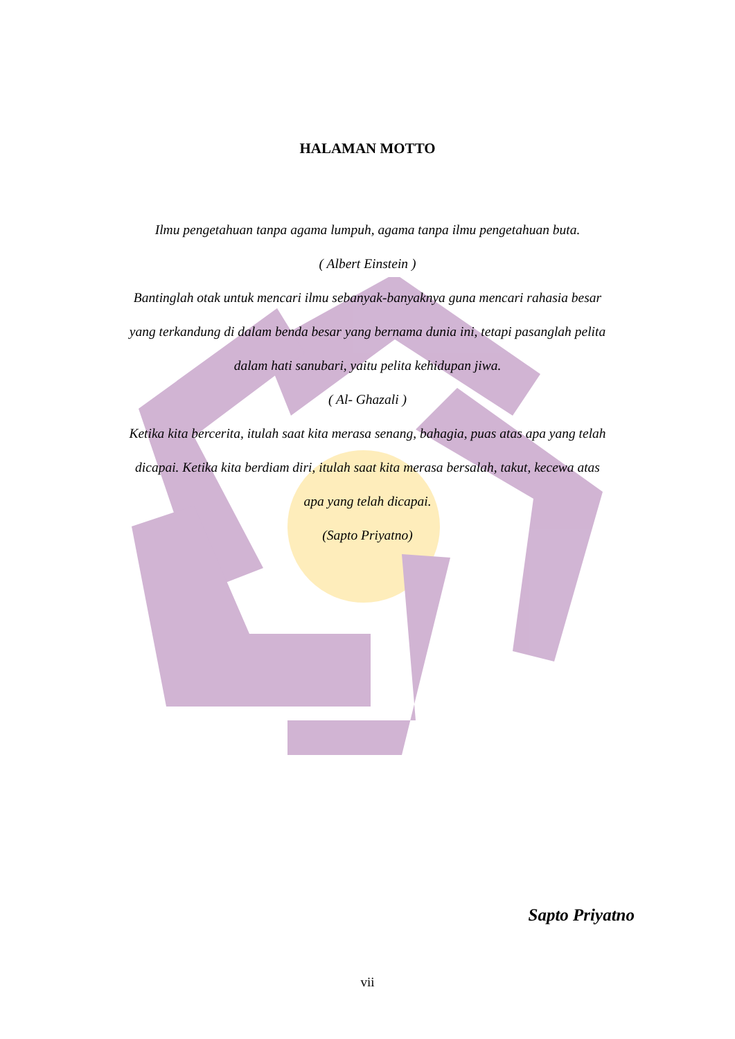HALAMAN MOTTO
Ilmu pengetahuan tanpa agama lumpuh, agama tanpa ilmu pengetahuan buta.
( Albert Einstein )
Bantinglah otak untuk mencari ilmu sebanyak-banyaknya guna mencari rahasia besar yang terkandung di dalam benda besar yang bernama dunia ini, tetapi pasanglah pelita dalam hati sanubari, yaitu pelita kehidupan jiwa.
( Al- Ghazali )
Ketika kita bercerita, itulah saat kita merasa senang, bahagia, puas atas apa yang telah dicapai. Ketika kita berdiam diri, itulah saat kita merasa bersalah, takut, kecewa atas apa yang telah dicapai.
(Sapto Priyatno)
Sapto Priyatno
vii